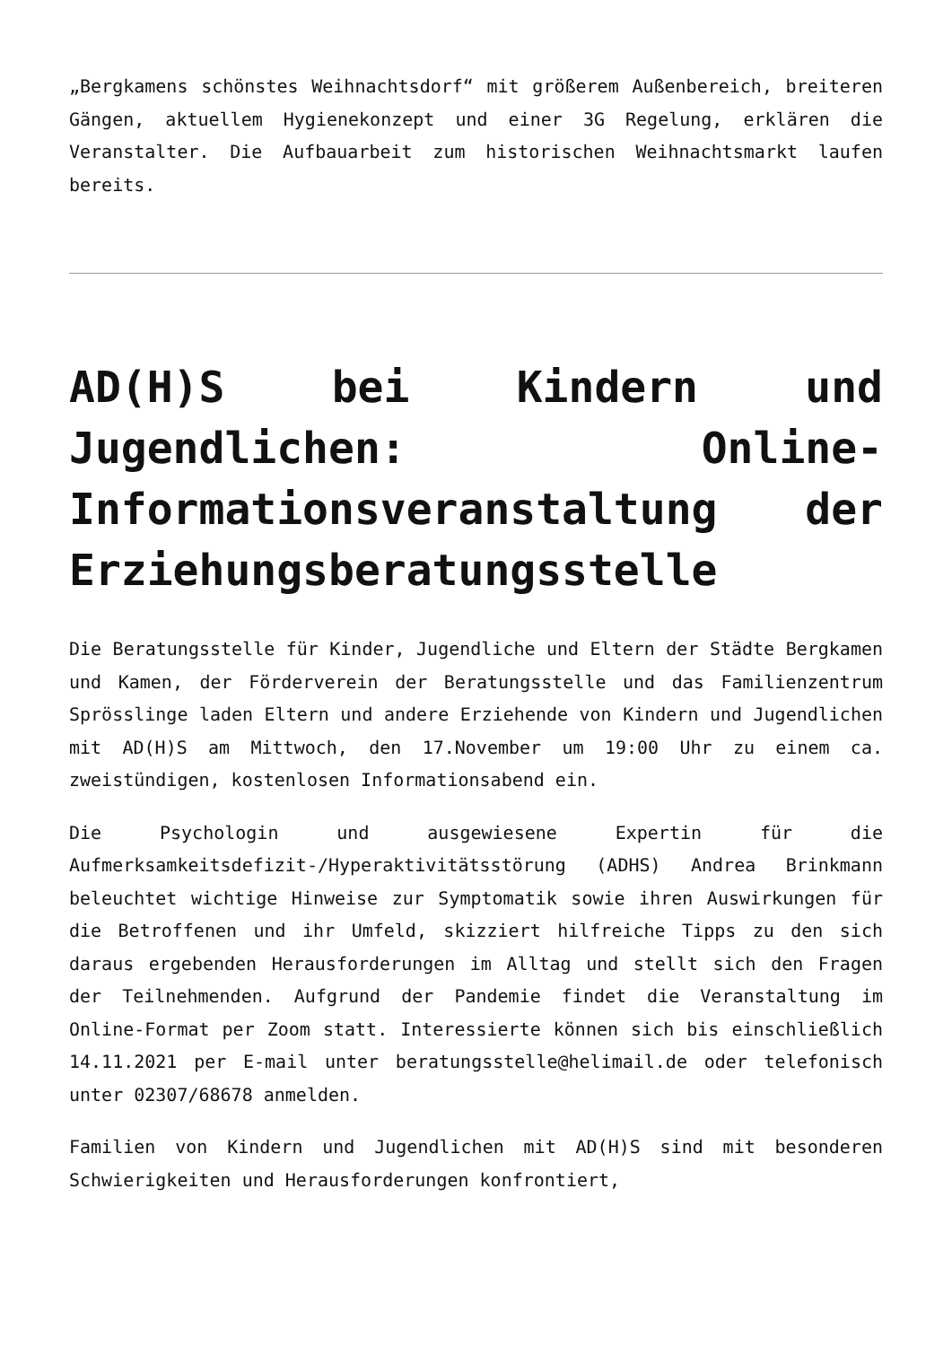„Bergkamens schönstes Weihnachtsdorf“ mit größerem Außenbereich, breiteren Gängen, aktuellem Hygienekonzept und einer 3G Regelung, erklären die Veranstalter. Die Aufbauarbeit zum historischen Weihnachtsmarkt laufen bereits.
AD(H)S bei Kindern und Jugendlichen: Online-Informationsveranstaltung der Erziehungsberatungsstelle
Die Beratungsstelle für Kinder, Jugendliche und Eltern der Städte Bergkamen und Kamen, der Förderverein der Beratungsstelle und das Familienzentrum Sprösslinge laden Eltern und andere Erziehende von Kindern und Jugendlichen mit AD(H)S am Mittwoch, den 17.November um 19:00 Uhr zu einem ca. zweistündigen, kostenlosen Informationsabend ein.
Die Psychologin und ausgewiesene Expertin für die Aufmerksamkeitsdefizit-/Hyperaktivitätsstörung (ADHS) Andrea Brinkmann beleuchtet wichtige Hinweise zur Symptomatik sowie ihren Auswirkungen für die Betroffenen und ihr Umfeld, skizziert hilfreiche Tipps zu den sich daraus ergebenden Herausforderungen im Alltag und stellt sich den Fragen der Teilnehmenden. Aufgrund der Pandemie findet die Veranstaltung im Online-Format per Zoom statt. Interessierte können sich bis einschließlich 14.11.2021 per E-mail unter beratungsstelle@helimail.de oder telefonisch unter 02307/68678 anmelden.
Familien von Kindern und Jugendlichen mit AD(H)S sind mit besonderen Schwierigkeiten und Herausforderungen konfrontiert,